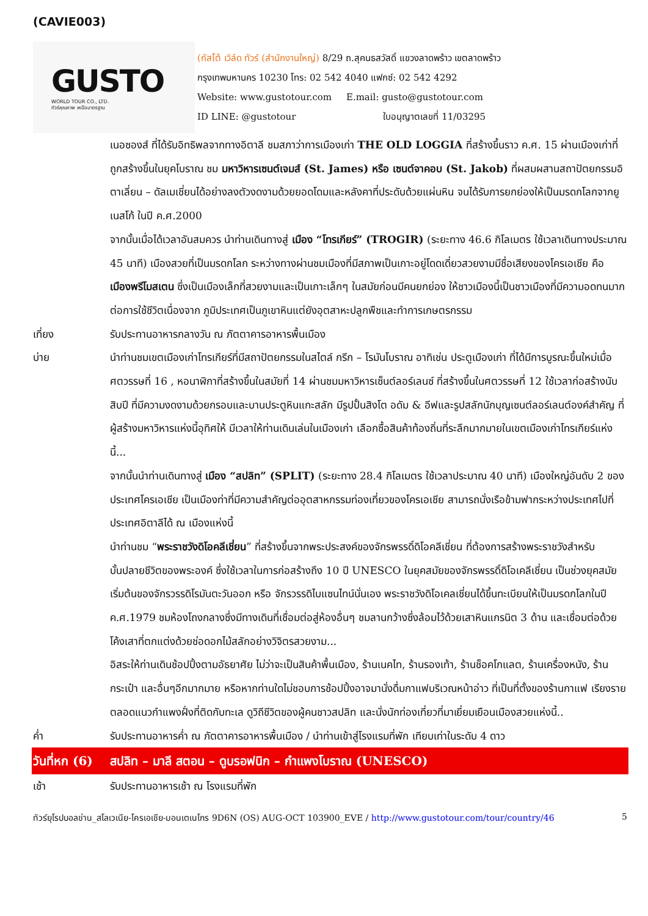(CAVIE003)
GUSTO
WORLD TOUR CO., LTD.
ทัวร์คุณภาพ เหนือมาตรฐาน
(กัสโต้ เวิล์ด ทัวร์ (สำนักงานใหญ่) 8/29 ถ.สุคนธสวัสดิ์ แขวงลาดพร้าว เขตลาดพร้าว
กรุงเทพมหานคร 10230 โทร: 02 542 4040 แฟกซ์: 02 542 4292
Website: www.gustotour.com E.mail: gusto@gustotour.com
ID LINE: @gustotour ใบอนุญาตเลขที่ 11/03295
เนอซองส์ ที่ได้รับอิทธิพลจากทางอิตาลี ชมสภาว่าการเมืองเก่า THE OLD LOGGIA ที่สร้างขึ้นราว ค.ศ. 15 ผ่านเมืองเก่าที่ถูกสร้างขึ้นในยุคโบราณ ชม มหาวิหารเซนต์เจมส์ (St. James) หรือ เซนต์จาคอบ (St. Jakob) ที่ผสมผสานสถาปัตยกรรมอิตาเลี่ยน – ดัลเมเชี่ยนได้อย่างลงตัวงดงามด้วยยอดโดมและหลังคาที่ประดับด้วยแผ่นหิน จนได้รับการยกย่องให้เป็นมรดกโลกจากยูเนสโก้ ในปี ค.ศ.2000
จากนั้นเมื่อได้เวลาอันสมควร นำท่านเดินทางสู่ เมือง “โทรเกียร์” (TROGIR) (ระยะทาง 46.6 กิโลเมตร ใช้เวลาเดินทางประมาณ 45 นาที) เมืองสวยที่เป็นมรดกโลก ระหว่างทางผ่านชมเมืองที่มีสภาพเป็นเกาะอยู่โดดเดี่ยวสวยงามมีชื่อเสียงของโครเอเชีย คือ เมืองพรีโมสเตน ซึ่งเป็นเมืองเล็กที่สวยงามและเป็นเกาะเล็กๆ ในสมัยก่อนมีคนยกย่อง ให้ชาวเมืองนี้เป็นชาวเมืองที่มีความอดทนมาก ต่อการใช้ชีวิตเนื่องจาก ภูมิประเทศเป็นภูเขาหินแต่ยังอุตสาหะปลูกพืชและทำการเกษตรกรรม
เที่ยง รับประทานอาหารกลางวัน ณ ภัตตาคารอาหารพื้นเมือง
บ่าย นำท่านชมเขตเมืองเก่าโทรเกียร์ที่มีสถาปัตยกรรมในสไตล์ กรีก – โรมันโบราณ อาทิเช่น ประตูเมืองเก่า ที่ได้มีการบูรณะขึ้นใหม่เมื่อศตวรรษที่ 16 , หอนาฬิกาที่สร้างขึ้นในสมัยที่ 14 ผ่านชมมหาวิหารเซ็นต์ลอร์เลนซ์ ที่สร้างขึ้นในศตวรรษที่ 12 ใช้เวลาก่อสร้างนับสิบปี ที่มีความงดงามด้วยกรอบและบานประตูหินแกะสลัก มีรูปปั้นสิงโต อดัม & อีฟและรูปสลักนักบุญเซนต์ลอร์เลนต์องค์สำคัญ ที่ผู้สร้างมหาวิหารแห่งนี้อุทิศให้ มีเวลาให้ท่านเดินเล่นในเมืองเก่า เลือกซื้อสินค้าท้องถิ่นที่ระลึกมากมายในเขตเมืองเก่าโทรเกียร์แห่งนี้...
จากนั้นนำท่านเดินทางสู่ เมือง “สปลิท” (SPLIT) (ระยะทาง 28.4 กิโลเมตร ใช้เวลาประมาณ 40 นาที) เมืองใหญ่อันดับ 2 ของประเทศโครเอเชีย เป็นเมืองท่าที่มีความสำคัญต่ออุตสาหกรรมท่องเที่ยวของโครเอเชีย สามารถนั่งเรือข้ามฟากระหว่างประเทศไปที่ประเทศอิตาลีได้ ณ เมืองแห่งนี้
นำท่านชม “พระราชวังดิโอคลีเชี่ยน” ที่สร้างขึ้นจากพระประสงค์ของจักรพรรดิ์ดิโอคลีเชี่ยน ที่ต้องการสร้างพระราชวังสำหรับบั้นปลายชีวิตของพระองค์ ซึ่งใช้เวลาในการก่อสร้างถึง 10 ปี UNESCO ในยุคสมัยของจักรพรรดิ์ดิโอเคลีเชี่ยน เป็นช่วงยุคสมัยเริ่มต้นของจักรวรรดิโรมันตะวันออก หรือ จักรวรรดิไบแซนไทน์นั่นเอง พระราชวังดิโอเคลเชี่ยนได้ขึ้นทะเบียนให้เป็นมรดกโลกในปี ค.ศ.1979 ชมห้องโถงกลางซึ่งมีทางเดินที่เชื่อมต่อสู่ห้องอื่นๆ ชมลานกว้างซึ่งล้อมไว้ด้วยเสาหินแกรนิต 3 ด้าน และเชื่อมต่อด้วยโค้งเสาที่ตกแต่งด้วยช่อดอกไม้สลักอย่างวิจิตรสวยงาม...
อิสระให้ท่านเดินช้อปปิ้งตามอัธยาศัย ไม่ว่าจะเป็นสินค้าพื้นเมือง, ร้านเนคไท, ร้านรองเท้า, ร้านช็อคโกแลต, ร้านเครื่องหนัง, ร้านกระเป๋า และอื่นๆอีกมากมาย หรือหากท่านใดไม่ชอบการช้อปปิ้งอาจมานั่งดื่มกาแฟบริเวณหน้าอ่าว ที่เป็นที่ตั้งของร้านกาแฟ เรียงรายตลอดแนวกำแพงฝั่งที่ติดกับทะเล ดูวิถีชีวิตของผู้คนชาวสปลิท และนั่งนักท่องเที่ยวที่มาเยี่ยมเยือนเมืองสวยแห่งนี้..
ค่ำ รับประทานอาหารค่ำ ณ ภัตตาคารอาหารพื้นเมือง / นำท่านเข้าสู่โรงแรมที่พัก เทียบเท่าในระดับ 4 ดาว
วันที่หก (6)
สปลิท – มาลี สตอน – ดูบรอฟนิก – กำแพงโบราณ (UNESCO)
เช้า รับประทานอาหารเช้า ณ โรงแรมที่พัก
ทัวร์ยุโรปบอลข่าน_สโลเวเนีย-โครเอเชีย-มอนเตเนโกร 9D6N (OS) AUG-OCT 103900_EVE / http://www.gustotour.com/tour/country/46 5